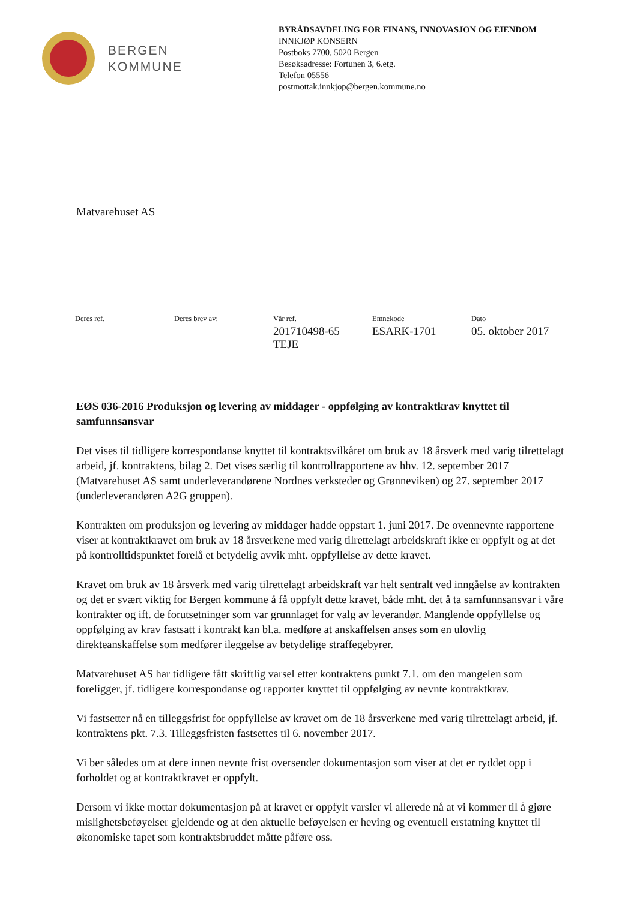BERGEN
KOMMUNE
BYRÅDSAVDELING FOR FINANS, INNOVASJON OG EIENDOM
INNKJØP KONSERN
Postboks 7700, 5020 Bergen
Besøksadresse: Fortunen 3, 6.etg.
Telefon 05556
postmottak.innkjop@bergen.kommune.no
Matvarehuset AS
| Deres ref. | Deres brev av: | Vår ref. | Emnekode | Dato |
| --- | --- | --- | --- | --- |
| | | 201710498-65 TEJE | ESARK-1701 | 05. oktober 2017 |
EØS 036-2016 Produksjon og levering av middager - oppfølging av kontraktkrav knyttet til samfunnsansvar
Det vises til tidligere korrespondanse knyttet til kontraktsvilkåret om bruk av 18 årsverk med varig tilrettelagt arbeid, jf. kontraktens, bilag 2. Det vises særlig til kontrollrapportene av hhv. 12. september 2017 (Matvarehuset AS samt underleverandørene Nordnes verksteder og Grønneviken) og 27. september 2017 (underleverandøren A2G gruppen).
Kontrakten om produksjon og levering av middager hadde oppstart 1. juni 2017. De ovennevnte rapportene viser at kontraktkravet om bruk av 18 årsverkene med varig tilrettelagt arbeidskraft ikke er oppfylt og at det på kontrolltidspunktet forelå et betydelig avvik mht. oppfyllelse av dette kravet.
Kravet om bruk av 18 årsverk med varig tilrettelagt arbeidskraft var helt sentralt ved inngåelse av kontrakten og det er svært viktig for Bergen kommune å få oppfylt dette kravet, både mht. det å ta samfunnsansvar i våre kontrakter og ift. de forutsetninger som var grunnlaget for valg av leverandør. Manglende oppfyllelse og oppfølging av krav fastsatt i kontrakt kan bl.a. medføre at anskaffelsen anses som en ulovlig direkteanskaffelse som medfører ileggelse av betydelige straffegebyrer.
Matvarehuset AS har tidligere fått skriftlig varsel etter kontraktens punkt 7.1. om den mangelen som foreligger, jf. tidligere korrespondanse og rapporter knyttet til oppfølging av nevnte kontraktkrav.
Vi fastsetter nå en tilleggsfrist for oppfyllelse av kravet om de 18 årsverkene med varig tilrettelagt arbeid, jf. kontraktens pkt. 7.3. Tilleggsfristen fastsettes til 6. november 2017.
Vi ber således om at dere innen nevnte frist oversender dokumentasjon som viser at det er ryddet opp i forholdet og at kontraktkravet er oppfylt.
Dersom vi ikke mottar dokumentasjon på at kravet er oppfylt varsler vi allerede nå at vi kommer til å gjøre mislighetsbeføyelser gjeldende og at den aktuelle beføyelsen er heving og eventuell erstatning knyttet til økonomiske tapet som kontraktsbruddet måtte påføre oss.